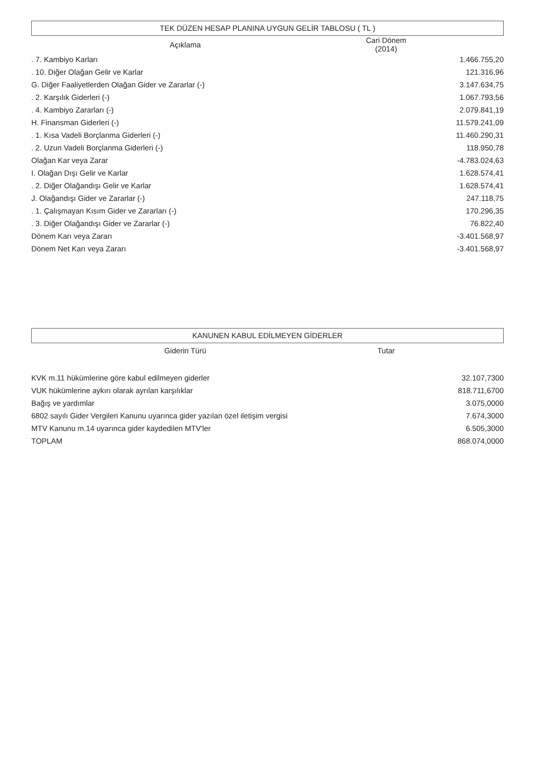TEK DÜZEN HESAP PLANINA UYGUN GELİR TABLOSU ( TL )
| Açıklama | Cari Dönem (2014) | |
| --- | --- | --- |
| . 7. Kambiyo Karları | 1.466.755,20 | |
| . 10. Diğer Olağan Gelir ve Karlar | 121.316,96 | |
| G. Diğer Faaliyetlerden Olağan Gider ve Zararlar (-) | 3.147.634,75 | |
| . 2. Karşılık Giderleri (-) | 1.067.793,56 | |
| . 4. Kambiyo Zararları (-) | 2.079.841,19 | |
| H. Finansman Giderleri (-) | 11.579.241,09 | |
| . 1. Kısa Vadeli Borçlanma Giderleri (-) | 11.460.290,31 | |
| . 2. Uzun Vadeli Borçlanma Giderleri (-) | 118.950,78 | |
| Olağan Kar veya Zarar | -4.783.024,63 | |
| I. Olağan Dışı Gelir ve Karlar | 1.628.574,41 | |
| . 2. Diğer Olağandışı Gelir ve Karlar | 1.628.574,41 | |
| J. Olağandışı Gider ve Zararlar (-) | 247.118,75 | |
| . 1. Çalışmayan Kısım Gider ve Zararları (-) | 170.296,35 | |
| . 3. Diğer Olağandışı Gider ve Zararlar (-) | 76.822,40 | |
| Dönem Karı veya Zararı | -3.401.568,97 | |
| Dönem Net Karı veya Zararı | -3.401.568,97 | |
KANUNEN KABUL EDİLMEYEN GİDERLER
| Giderin Türü | Tutar | |
| --- | --- | --- |
| KVK m.11 hükümlerine göre kabul edilmeyen giderler | 32.107,7300 | |
| VUK hükümlerine aykırı olarak ayrılan karşılıklar | 818.711,6700 | |
| Bağış ve yardımlar | 3.075,0000 | |
| 6802 sayılı Gider Vergileri Kanunu uyarınca gider yazılan özel iletişim vergisi | 7.674,3000 | |
| MTV Kanunu m.14 uyarınca gider kaydedilen MTV'ler | 6.505,3000 | |
| TOPLAM | 868.074,0000 | |